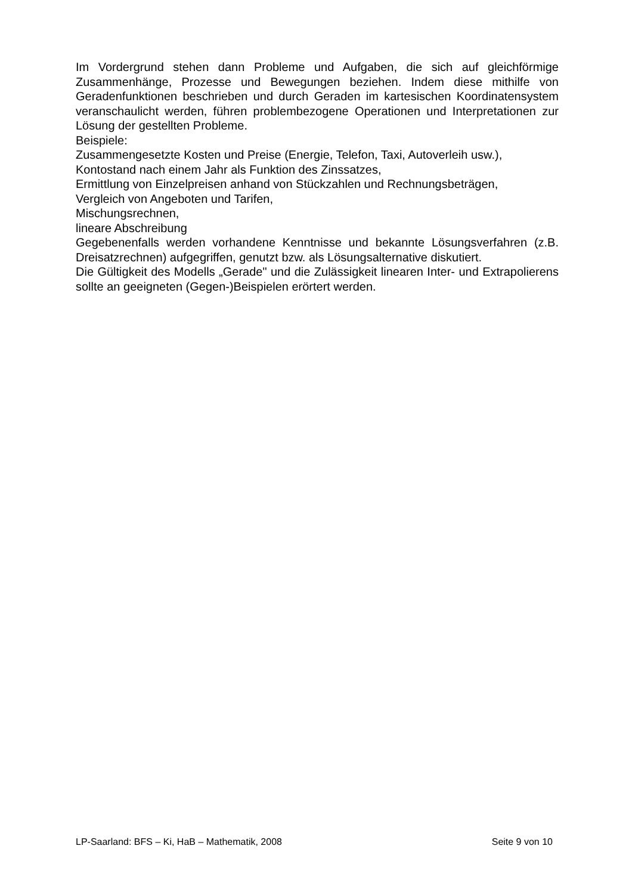Im Vordergrund stehen dann Probleme und Aufgaben, die sich auf gleichförmige Zusammenhänge, Prozesse und Bewegungen beziehen. Indem diese mithilfe von Geradenfunktionen beschrieben und durch Geraden im kartesischen Koordinatensystem veranschaulicht werden, führen problembezogene Operationen und Interpretationen zur Lösung der gestellten Probleme.
Beispiele:
Zusammengesetzte Kosten und Preise (Energie, Telefon, Taxi, Autoverleih usw.),
Kontostand nach einem Jahr als Funktion des Zinssatzes,
Ermittlung von Einzelpreisen anhand von Stückzahlen und Rechnungsbeträgen,
Vergleich von Angeboten und Tarifen,
Mischungsrechnen,
lineare Abschreibung
Gegebenenfalls werden vorhandene Kenntnisse und bekannte Lösungsverfahren (z.B. Dreisatzrechnen) aufgegriffen, genutzt bzw. als Lösungsalternative diskutiert.
Die Gültigkeit des Modells „Gerade" und die Zulässigkeit linearen Inter- und Extrapolierens sollte an geeigneten (Gegen-)Beispielen erörtert werden.
LP-Saarland: BFS – Ki, HaB – Mathematik, 2008 Seite 9 von 10